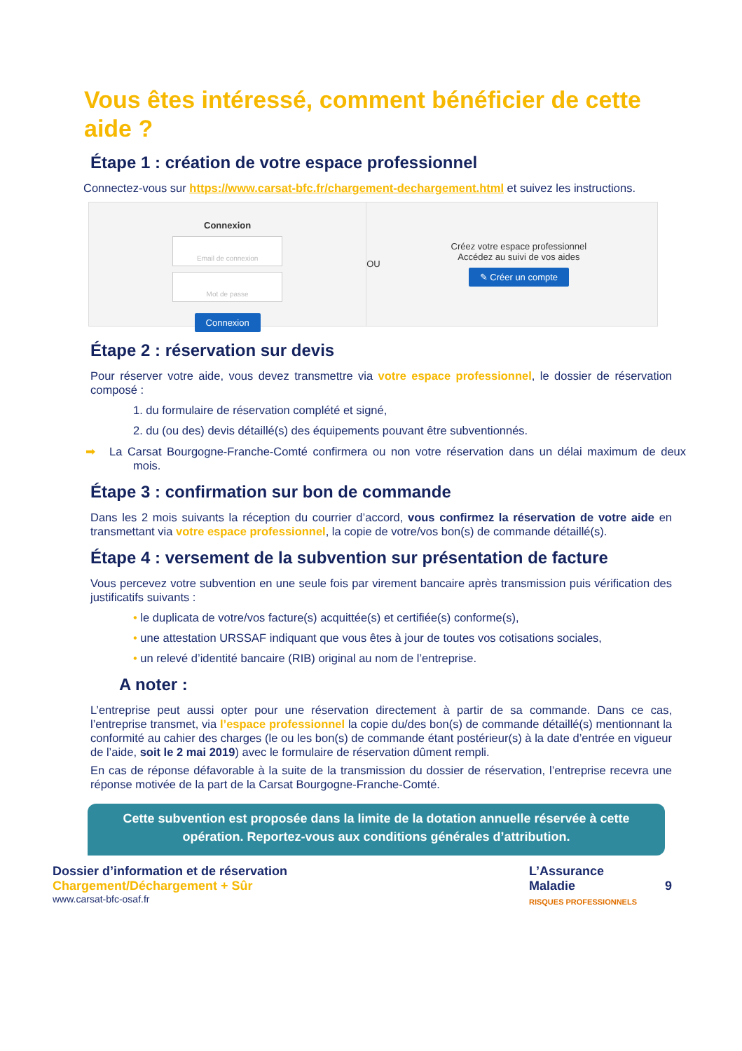Vous êtes intéressé, comment bénéficier de cette aide ?
Étape 1 : création de votre espace professionnel
Connectez-vous sur https://www.carsat-bfc.fr/chargement-dechargement.html et suivez les instructions.
Connexion
Email de connexion
Mot de passe
Connexion
OU
Créez votre espace professionnel
Accédez au suivi de vos aides
✎ Créer un compte
Étape 2 : réservation sur devis
Pour réserver votre aide, vous devez transmettre via votre espace professionnel, le dossier de réservation composé :
1. du formulaire de réservation complété et signé,
2. du (ou des) devis détaillé(s) des équipements pouvant être subventionnés.
➡ La Carsat Bourgogne-Franche-Comté confirmera ou non votre réservation dans un délai maximum de deux mois.
Étape 3 : confirmation sur bon de commande
Dans les 2 mois suivants la réception du courrier d’accord, vous confirmez la réservation de votre aide en transmettant via votre espace professionnel, la copie de votre/vos bon(s) de commande détaillé(s).
Étape 4 : versement de la subvention sur présentation de facture
Vous percevez votre subvention en une seule fois par virement bancaire après transmission puis vérification des justificatifs suivants :
• le duplicata de votre/vos facture(s) acquittée(s) et certifiée(s) conforme(s),
• une attestation URSSAF indiquant que vous êtes à jour de toutes vos cotisations sociales,
• un relevé d’identité bancaire (RIB) original au nom de l’entreprise.
A noter :
L’entreprise peut aussi opter pour une réservation directement à partir de sa commande. Dans ce cas, l’entreprise transmet, via l’espace professionnel la copie du/des bon(s) de commande détaillé(s) mentionnant la conformité au cahier des charges (le ou les bon(s) de commande étant postérieur(s) à la date d’entrée en vigueur de l’aide, soit le 2 mai 2019) avec le formulaire de réservation dûment rempli.
En cas de réponse défavorable à la suite de la transmission du dossier de réservation, l’entreprise recevra une réponse motivée de la part de la Carsat Bourgogne-Franche-Comté.
Cette subvention est proposée dans la limite de la dotation annuelle réservée à cette opération. Reportez-vous aux conditions générales d’attribution.
Dossier d’information et de réservation
Chargement/Déchargement + Sûr
www.carsat-bfc-osaf.fr
L’Assurance
Maladie
RISQUES PROFESSIONNELS
9